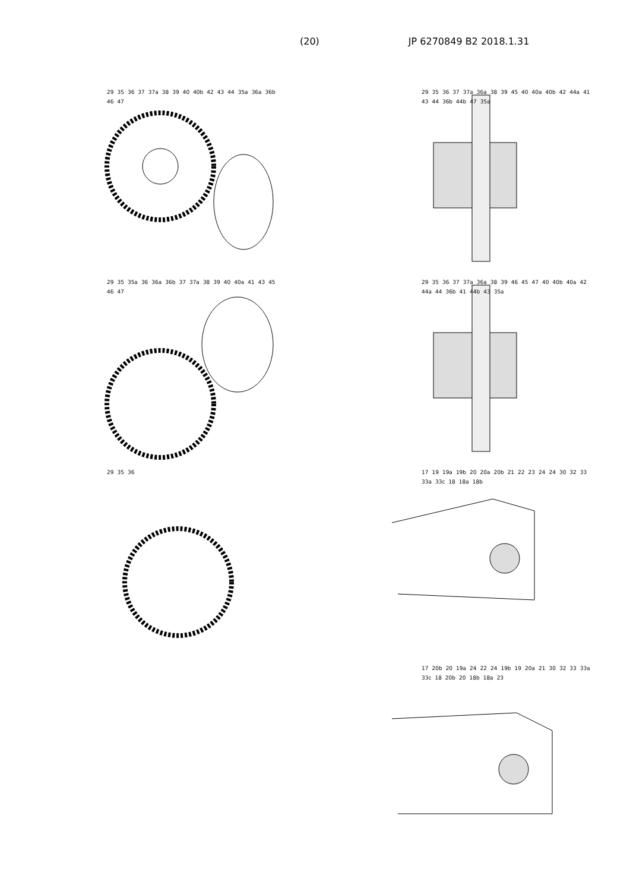(20) JP 6270849 B2 2018.1.31
29 35 36 37 37a 38 39 40 40b 42 43 44 35a 36a 36b 46 47
29 35 36 37 37a 36a 38 39 45 40 40a 40b 42 44a 41 43 44 36b 44b 47 35a
29 35 35a 36 36a 36b 37 37a 38 39 40 40a 41 43 45 46 47
29 35 36 37 37a 36a 38 39 46 45 47 40 40b 40a 42 44a 44 36b 41 44b 43 35a
29 35 36
17 19 19a 19b 20 20a 20b 21 22 23 24 24 30 32 33 33a 33c 18 18a 18b
17 20b 20 19a 24 22 24 19b 19 20a 21 30 32 33 33a 33c 18 20b 20 18b 18a 23